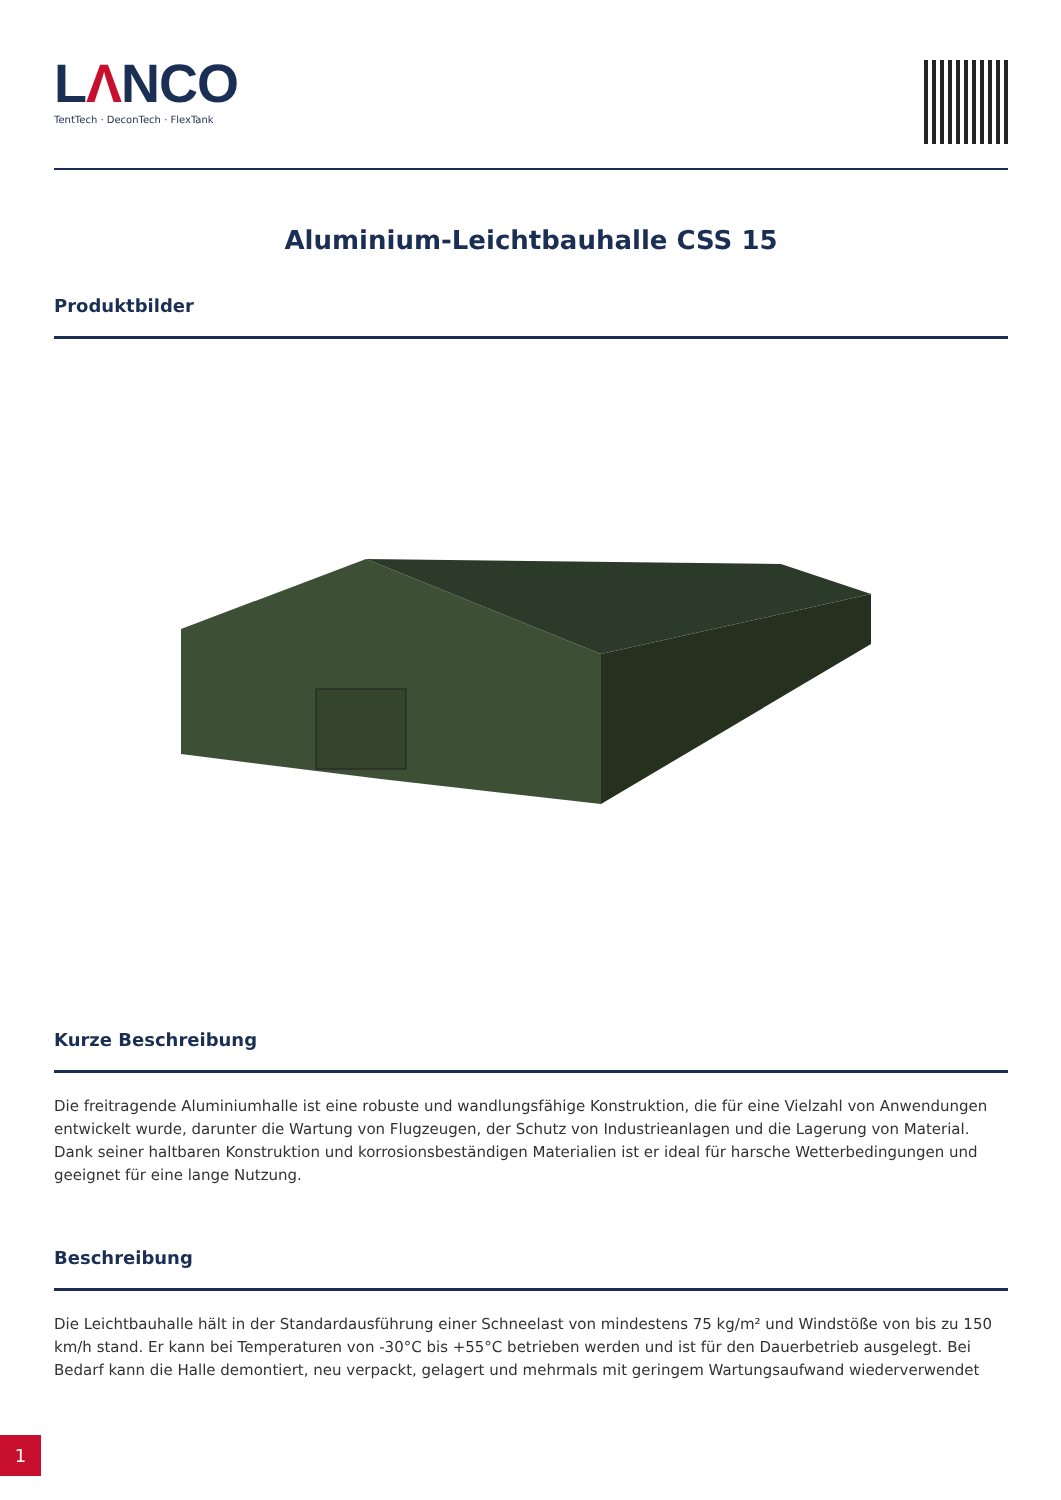LΛNCO
TentTech · DeconTech · FlexTank
Aluminium-Leichtbauhalle CSS 15
Produktbilder
Kurze Beschreibung
Die freitragende Aluminiumhalle ist eine robuste und wandlungsfähige Konstruktion, die für eine Vielzahl von Anwendungen entwickelt wurde, darunter die Wartung von Flugzeugen, der Schutz von Industrieanlagen und die Lagerung von Material. Dank seiner haltbaren Konstruktion und korrosionsbeständigen Materialien ist er ideal für harsche Wetterbedingungen und geeignet für eine lange Nutzung.
Beschreibung
Die Leichtbauhalle hält in der Standardausführung einer Schneelast von mindestens 75 kg/m² und Windstöße von bis zu 150 km/h stand. Er kann bei Temperaturen von -30°C bis +55°C betrieben werden und ist für den Dauerbetrieb ausgelegt. Bei Bedarf kann die Halle demontiert, neu verpackt, gelagert und mehrmals mit geringem Wartungsaufwand wiederverwendet
1